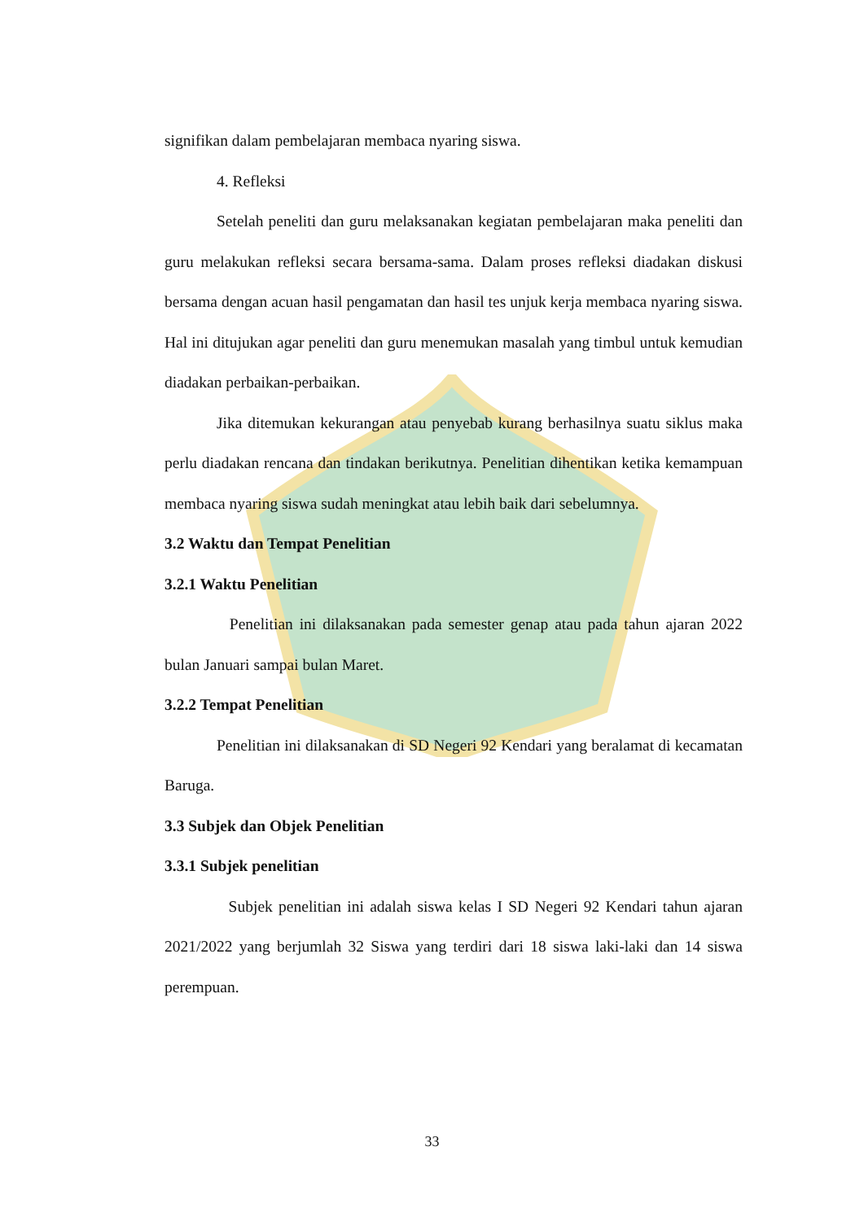signifikan dalam pembelajaran membaca nyaring siswa.
4. Refleksi
Setelah peneliti dan guru melaksanakan kegiatan pembelajaran maka peneliti dan guru melakukan refleksi secara bersama-sama. Dalam proses refleksi diadakan diskusi bersama dengan acuan hasil pengamatan dan hasil tes unjuk kerja membaca nyaring siswa. Hal ini ditujukan agar peneliti dan guru menemukan masalah yang timbul untuk kemudian diadakan perbaikan-perbaikan.
Jika ditemukan kekurangan atau penyebab kurang berhasilnya suatu siklus maka perlu diadakan rencana dan tindakan berikutnya. Penelitian dihentikan ketika kemampuan membaca nyaring siswa sudah meningkat atau lebih baik dari sebelumnya.
3.2 Waktu dan Tempat Penelitian
3.2.1 Waktu Penelitian
Penelitian ini dilaksanakan pada semester genap atau pada tahun ajaran 2022 bulan Januari sampai bulan Maret.
3.2.2 Tempat Penelitian
Penelitian ini dilaksanakan di SD Negeri 92 Kendari yang beralamat di kecamatan Baruga.
3.3 Subjek dan Objek Penelitian
3.3.1 Subjek penelitian
Subjek penelitian ini adalah siswa kelas I SD Negeri 92 Kendari tahun ajaran 2021/2022 yang berjumlah 32 Siswa yang terdiri dari 18 siswa laki-laki dan 14 siswa perempuan.
33